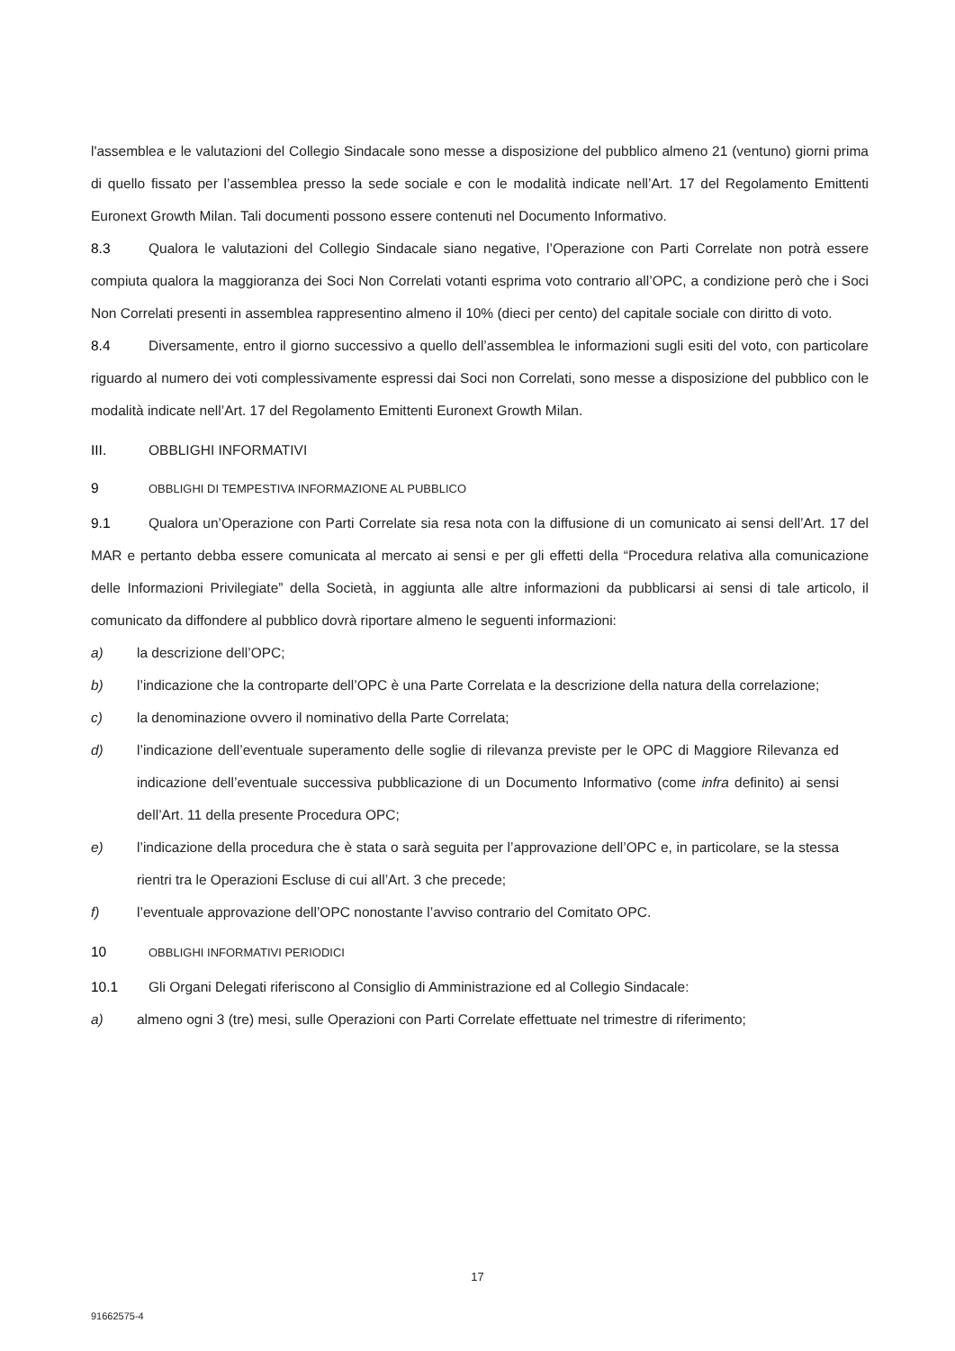l'assemblea e le valutazioni del Collegio Sindacale sono messe a disposizione del pubblico almeno 21 (ventuno) giorni prima di quello fissato per l’assemblea presso la sede sociale e con le modalità indicate nell’Art. 17 del Regolamento Emittenti Euronext Growth Milan. Tali documenti possono essere contenuti nel Documento Informativo.
8.3 Qualora le valutazioni del Collegio Sindacale siano negative, l’Operazione con Parti Correlate non potrà essere compiuta qualora la maggioranza dei Soci Non Correlati votanti esprima voto contrario all’OPC, a condizione però che i Soci Non Correlati presenti in assemblea rappresentino almeno il 10% (dieci per cento) del capitale sociale con diritto di voto.
8.4 Diversamente, entro il giorno successivo a quello dell’assemblea le informazioni sugli esiti del voto, con particolare riguardo al numero dei voti complessivamente espressi dai Soci non Correlati, sono messe a disposizione del pubblico con le modalità indicate nell’Art. 17 del Regolamento Emittenti Euronext Growth Milan.
III. OBBLIGHI INFORMATIVI
9 OBBLIGHI DI TEMPESTIVA INFORMAZIONE AL PUBBLICO
9.1 Qualora un’Operazione con Parti Correlate sia resa nota con la diffusione di un comunicato ai sensi dell’Art. 17 del MAR e pertanto debba essere comunicata al mercato ai sensi e per gli effetti della “Procedura relativa alla comunicazione delle Informazioni Privilegiate” della Società, in aggiunta alle altre informazioni da pubblicarsi ai sensi di tale articolo, il comunicato da diffondere al pubblico dovrà riportare almeno le seguenti informazioni:
a) la descrizione dell’OPC;
b) l’indicazione che la controparte dell’OPC è una Parte Correlata e la descrizione della natura della correlazione;
c) la denominazione ovvero il nominativo della Parte Correlata;
d) l’indicazione dell’eventuale superamento delle soglie di rilevanza previste per le OPC di Maggiore Rilevanza ed indicazione dell’eventuale successiva pubblicazione di un Documento Informativo (come infra definito) ai sensi dell’Art. 11 della presente Procedura OPC;
e) l’indicazione della procedura che è stata o sarà seguita per l’approvazione dell’OPC e, in particolare, se la stessa rientri tra le Operazioni Escluse di cui all’Art. 3 che precede;
f) l’eventuale approvazione dell’OPC nonostante l’avviso contrario del Comitato OPC.
10 OBBLIGHI INFORMATIVI PERIODICI
10.1 Gli Organi Delegati riferiscono al Consiglio di Amministrazione ed al Collegio Sindacale:
a) almeno ogni 3 (tre) mesi, sulle Operazioni con Parti Correlate effettuate nel trimestre di riferimento;
17
91662575-4